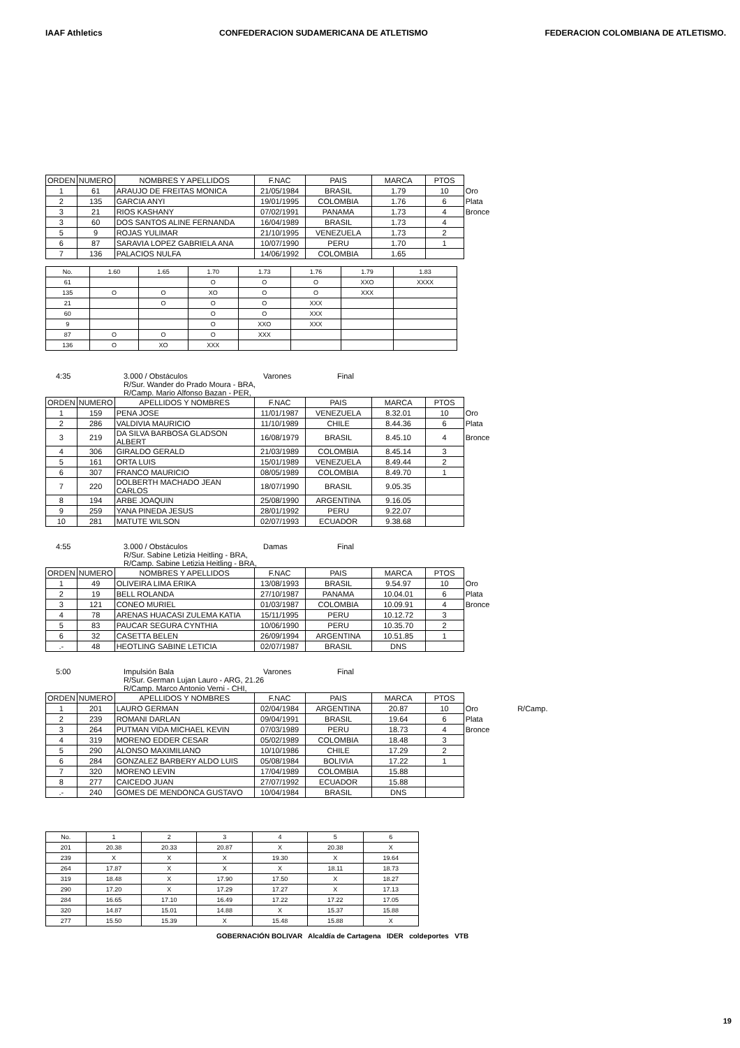IAAF Athletics CONFEDERACION SUDAMERICANA DE ATLETISMO
FEDERACION COLOMBIANA DE ATLETISMO.
| ORDEN | NUMERO | NOMBRES Y APELLIDOS | F.NAC | PAIS | MARCA | PTOS | |
| 1 | 61 | ARAUJO DE FREITAS MONICA | 21/05/1984 | BRASIL | 1.79 | 10 | Oro |
| 2 | 135 | GARCIA ANYI | 19/01/1995 | COLOMBIA | 1.76 | 6 | Plata |
| 3 | 21 | RIOS KASHANY | 07/02/1991 | PANAMA | 1.73 | 4 | Bronce |
| 3 | 60 | DOS SANTOS ALINE FERNANDA | 16/04/1989 | BRASIL | 1.73 | 4 | |
| 5 | 9 | ROJAS YULIMAR | 21/10/1995 | VENEZUELA | 1.73 | 2 | |
| 6 | 87 | SARAVIA LOPEZ GABRIELA ANA | 10/07/1990 | PERU | 1.70 | 1 | |
| 7 | 136 | PALACIOS NULFA | 14/06/1992 | COLOMBIA | 1.65 | | |
| No. | 1.60 | 1.65 | 1.70 | 1.73 | 1.76 | 1.79 | 1.83 |
| 61 | | | O | O | O | XXO | XXXX |
| 135 | O | O | XO | O | O | XXX | |
| 21 | | O | O | O | XXX | | |
| 60 | | | O | O | XXX | | |
| 9 | | | O | XXO | XXX | | |
| 87 | O | O | O | XXX | | | |
| 136 | O | XO | XXX | | | | |
4:35 3.000 / Obstáculos Varones Final
R/Sur. Wander do Prado Moura - BRA,
R/Camp. Mario Alfonso Bazan - PER,
| ORDEN | NUMERO | APELLIDOS Y NOMBRES | F.NAC | PAIS | MARCA | PTOS | |
| 1 | 159 | PENA JOSE | 11/01/1987 | VENEZUELA | 8.32.01 | 10 | Oro |
| 2 | 286 | VALDIVIA MAURICIO | 11/10/1989 | CHILE | 8.44.36 | 6 | Plata |
| 3 | 219 | DA SILVA BARBOSA GLADSON ALBERT | 16/08/1979 | BRASIL | 8.45.10 | 4 | Bronce |
| 4 | 306 | GIRALDO GERALD | 21/03/1989 | COLOMBIA | 8.45.14 | 3 | |
| 5 | 161 | ORTA LUIS | 15/01/1989 | VENEZUELA | 8.49.44 | 2 | |
| 6 | 307 | FRANCO MAURICIO | 08/05/1989 | COLOMBIA | 8.49.70 | 1 | |
| 7 | 220 | DOLBERTH MACHADO JEAN CARLOS | 18/07/1990 | BRASIL | 9.05.35 | | |
| 8 | 194 | ARBE JOAQUIN | 25/08/1990 | ARGENTINA | 9.16.05 | | |
| 9 | 259 | YANA PINEDA JESUS | 28/01/1992 | PERU | 9.22.07 | | |
| 10 | 281 | MATUTE WILSON | 02/07/1993 | ECUADOR | 9.38.68 | | |
4:55 3.000 / Obstáculos Damas Final
R/Sur. Sabine Letizia Heitling - BRA,
R/Camp. Sabine Letizia Heitling - BRA,
| ORDEN | NUMERO | NOMBRES Y APELLIDOS | F.NAC | PAIS | MARCA | PTOS | |
| 1 | 49 | OLIVEIRA LIMA ERIKA | 13/08/1993 | BRASIL | 9.54.97 | 10 | Oro |
| 2 | 19 | BELL ROLANDA | 27/10/1987 | PANAMA | 10.04.01 | 6 | Plata |
| 3 | 121 | CONEO MURIEL | 01/03/1987 | COLOMBIA | 10.09.91 | 4 | Bronce |
| 4 | 78 | ARENAS HUACASI ZULEMA KATIA | 15/11/1995 | PERU | 10.12.72 | 3 | |
| 5 | 83 | PAUCAR SEGURA CYNTHIA | 10/06/1990 | PERU | 10.35.70 | 2 | |
| 6 | 32 | CASETTA BELEN | 26/09/1994 | ARGENTINA | 10.51.85 | 1 | |
| .- | 48 | HEOTLING SABINE LETICIA | 02/07/1987 | BRASIL | DNS | | |
5:00 Impulsión Bala Varones Final
R/Sur. German Lujan Lauro - ARG, 21.26
R/Camp. Marco Antonio Verni - CHI,
| ORDEN | NUMERO | APELLIDOS Y NOMBRES | F.NAC | PAIS | MARCA | PTOS | | |
| 1 | 201 | LAURO GERMAN | 02/04/1984 | ARGENTINA | 20.87 | 10 | Oro | R/Camp. |
| 2 | 239 | ROMANI DARLAN | 09/04/1991 | BRASIL | 19.64 | 6 | Plata | |
| 3 | 264 | PUTMAN VIDA MICHAEL KEVIN | 07/03/1989 | PERU | 18.73 | 4 | Bronce | |
| 4 | 319 | MORENO EDDER CESAR | 05/02/1989 | COLOMBIA | 18.48 | 3 | | |
| 5 | 290 | ALONSO MAXIMILIANO | 10/10/1986 | CHILE | 17.29 | 2 | | |
| 6 | 284 | GONZALEZ BARBERY ALDO LUIS | 05/08/1984 | BOLIVIA | 17.22 | 1 | | |
| 7 | 320 | MORENO LEVIN | 17/04/1989 | COLOMBIA | 15.88 | | | |
| 8 | 277 | CAICEDO JUAN | 27/07/1992 | ECUADOR | 15.88 | | | |
| .- | 240 | GOMES DE MENDONCA GUSTAVO | 10/04/1984 | BRASIL | DNS | | | |
| No. | 1 | 2 | 3 | 4 | 5 | 6 |
| 201 | 20.38 | 20.33 | 20.87 | X | 20.38 | X |
| 239 | X | X | X | 19.30 | X | 19.64 |
| 264 | 17.87 | X | X | X | 18.11 | 18.73 |
| 319 | 18.48 | X | 17.90 | 17.50 | X | 18.27 |
| 290 | 17.20 | X | 17.29 | 17.27 | X | 17.13 |
| 284 | 16.65 | 17.10 | 16.49 | 17.22 | 17.22 | 17.05 |
| 320 | 14.87 | 15.01 | 14.88 | X | 15.37 | 15.88 |
| 277 | 15.50 | 15.39 | X | 15.48 | 15.88 | X |
GOBERNACIÓN BOLIVAR Alcaldía de Cartagena IDER coldeportes VTB
19